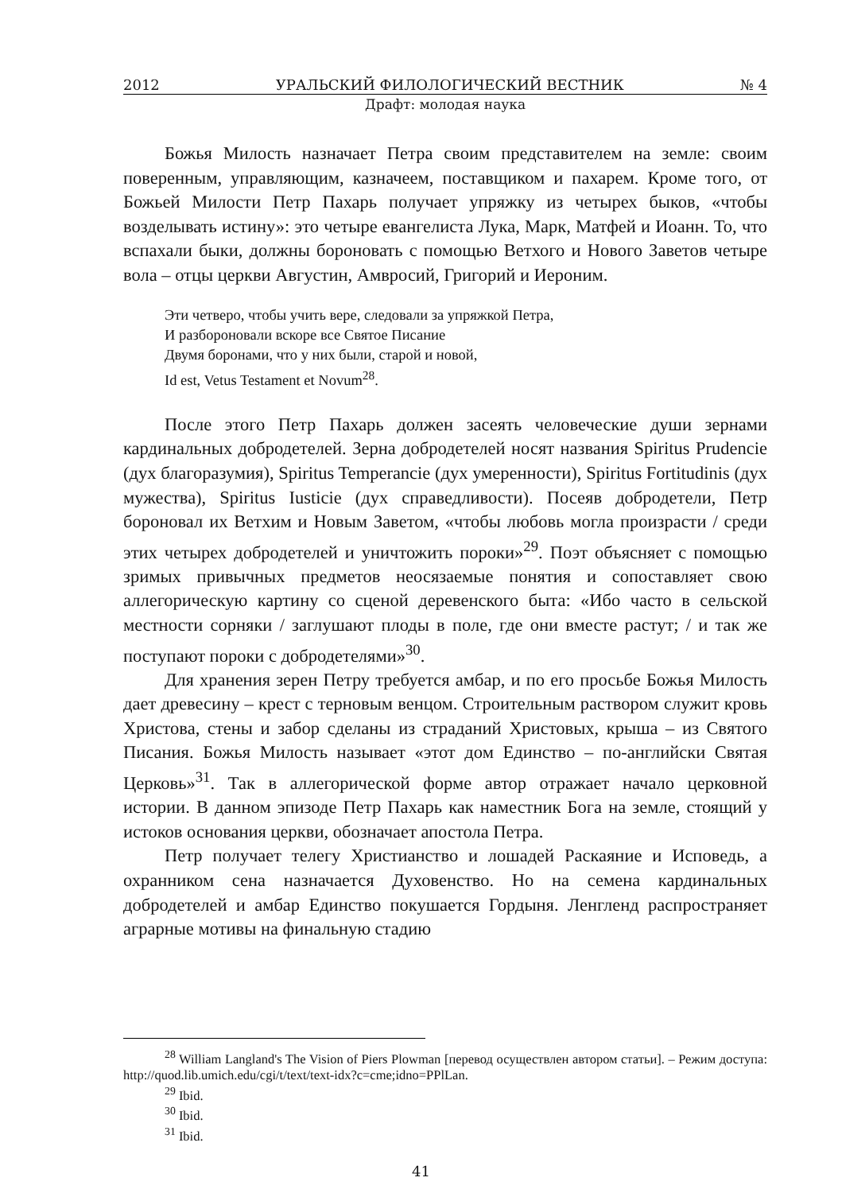2012 УРАЛЬСКИЙ ФИЛОЛОГИЧЕСКИЙ ВЕСТНИК № 4
Драфт: молодая наука
Божья Милость назначает Петра своим представителем на земле: своим поверенным, управляющим, казначеем, поставщиком и пахарем. Кроме того, от Божьей Милости Петр Пахарь получает упряжку из четырех быков, «чтобы возделывать истину»: это четыре евангелиста Лука, Марк, Матфей и Иоанн. То, что вспахали быки, должны бороновать с помощью Ветхого и Нового Заветов четыре вола – отцы церкви Августин, Амвросий, Григорий и Иероним.
Эти четверо, чтобы учить вере, следовали за упряжкой Петра,
И разбороновали вскоре все Святое Писание
Двумя боронами, что у них были, старой и новой,
Id est, Vetus Testament et Novum<sup>28</sup>.
После этого Петр Пахарь должен засеять человеческие души зернами кардинальных добродетелей. Зерна добродетелей носят названия Spiritus Prudencie (дух благоразумия), Spiritus Temperancie (дух умеренности), Spiritus Fortitudinis (дух мужества), Spiritus Iusticie (дух справедливости). Посеяв добродетели, Петр бороновал их Ветхим и Новым Заветом, «чтобы любовь могла произрасти / среди этих четырех добродетелей и уничтожить пороки»<sup>29</sup>. Поэт объясняет с помощью зримых привычных предметов неосязаемые понятия и сопоставляет свою аллегорическую картину со сценой деревенского быта: «Ибо часто в сельской местности сорняки / заглушают плоды в поле, где они вместе растут; / и так же поступают пороки с добродетелями»<sup>30</sup>.
Для хранения зерен Петру требуется амбар, и по его просьбе Божья Милость дает древесину – крест с терновым венцом. Строительным раствором служит кровь Христова, стены и забор сделаны из страданий Христовых, крыша – из Святого Писания. Божья Милость называет «этот дом Единство – по-английски Святая Церковь»<sup>31</sup>. Так в аллегорической форме автор отражает начало церковной истории. В данном эпизоде Петр Пахарь как наместник Бога на земле, стоящий у истоков основания церкви, обозначает апостола Петра.
Петр получает телегу Христианство и лошадей Раскаяние и Исповедь, а охранником сена назначается Духовенство. Но на семена кардинальных добродетелей и амбар Единство покушается Гордыня. Ленгленд распространяет аграрные мотивы на финальную стадию
<sup>28</sup> William Langland's The Vision of Piers Plowman [перевод осуществлен автором статьи]. – Режим доступа: http://quod.lib.umich.edu/cgi/t/text/text-idx?c=cme;idno=PPlLan.
<sup>29</sup> Ibid.
<sup>30</sup> Ibid.
<sup>31</sup> Ibid.
41